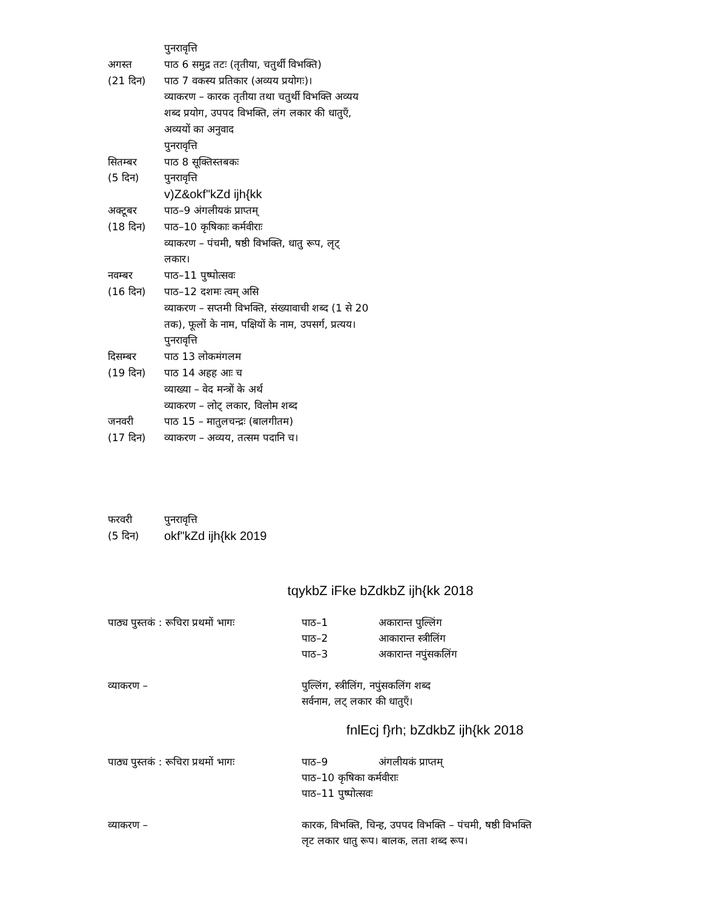पुनरावृत्ति
अगस्त पाठ 6 समुद्र तटः (तृतीया, चतुर्थी विभक्ति)
(21 दिन) पाठ 7 वकस्य प्रतिकार (अव्यय प्रयोगः)।
व्याकरण – कारक तृतीया तथा चतुर्थी विभक्ति अव्यय
शब्द प्रयोग, उपपद विभक्ति, लंग लकार की धातुएँ,
अव्ययों का अनुवाद
पुनरावृत्ति
सितम्बर पाठ 8 सूक्तिस्तबकः
(5 दिन) पुनरावृत्ति
v)Z&okf"kZd ijh{kk
अक्टूबर पाठ–9 अंगलीयकं प्राप्तम्
(18 दिन) पाठ–10 कृषिकाः कर्मवीराः
व्याकरण – पंचमी, षष्ठी विभक्ति, धातु रूप, लृट्
लकार।
नवम्बर पाठ–11 पुष्पोत्सवः
(16 दिन) पाठ–12 दशमः त्वम् असि
व्याकरण – सप्तमी विभक्ति, संख्यावाची शब्द (1 से 20
तक), फूलों के नाम, पक्षियों के नाम, उपसर्ग, प्रत्यय।
पुनरावृत्ति
दिसम्बर पाठ 13 लोकमंगलम
(19 दिन) पाठ 14 अहह आः च
व्याख्या – वेद मन्त्रों के अर्थ
व्याकरण – लोट् लकार, विलोम शब्द
जनवरी पाठ 15 – मातुलचन्द्रः (बालगीतम)
(17 दिन) व्याकरण – अव्यय, तत्सम पदानि च।
फरवरी पुनरावृत्ति
(5 दिन) okf"kZd ijh{kk 2019
tqykbZ iFke bZdkbZ ijh{kk 2018
पाठ्य पुस्तकं : रूचिरा प्रथमों भागः पाठ–1 अकारान्त पुल्लिंग
पाठ–2 आकारान्त स्त्रीलिंग
पाठ–3 अकारान्त नपुंसकलिंग
व्याकरण – पुल्लिंग, स्त्रीलिंग, नपुंसकलिंग शब्द
सर्वनाम, लट् लकार की धातुएँ।
fnlEcj f}rh; bZdkbZ ijh{kk 2018
पाठ्य पुस्तकं : रूचिरा प्रथमों भागः पाठ–9 अंगलीयकं प्राप्तम्
पाठ–10 कृषिका कर्मवीराः
पाठ–11 पुष्पोत्सवः
व्याकरण – कारक, विभक्ति, चिन्ह, उपपद विभक्ति – पंचमी, षष्ठी विभक्ति
लृट लकार धातु रूप। बालक, लता शब्द रूप।